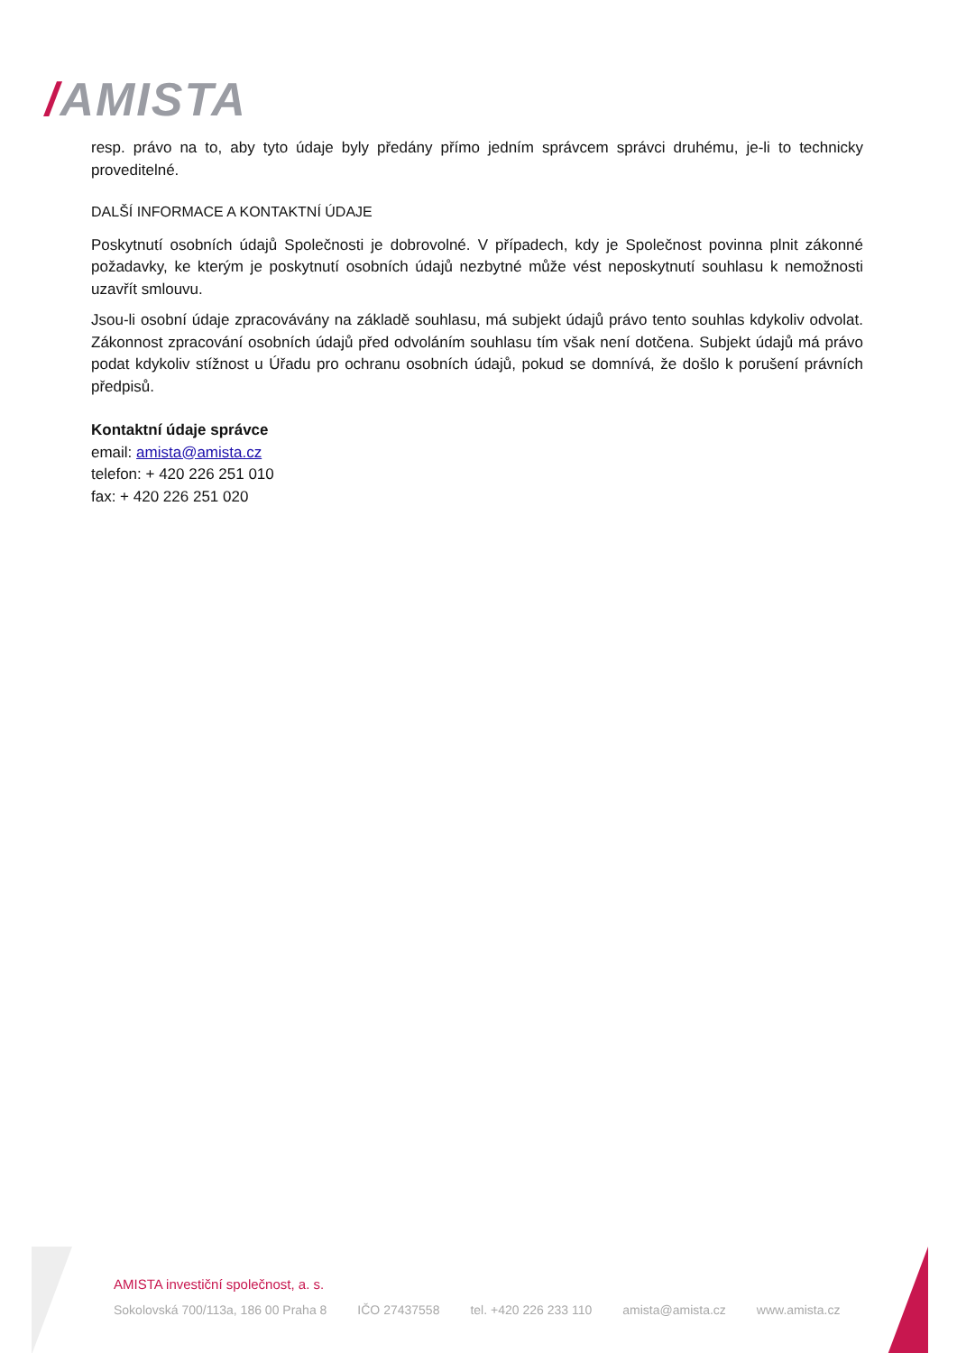/AMISTA
resp. právo na to, aby tyto údaje byly předány přímo jedním správcem správci druhému, je-li to technicky proveditelné.
DALŠÍ INFORMACE A KONTAKTNÍ ÚDAJE
Poskytnutí osobních údajů Společnosti je dobrovolné. V případech, kdy je Společnost povinna plnit zákonné požadavky, ke kterým je poskytnutí osobních údajů nezbytné může vést neposkytnutí souhlasu k nemožnosti uzavřít smlouvu.
Jsou-li osobní údaje zpracovávány na základě souhlasu, má subjekt údajů právo tento souhlas kdykoliv odvolat. Zákonnost zpracování osobních údajů před odvoláním souhlasu tím však není dotčena. Subjekt údajů má právo podat kdykoliv stížnost u Úřadu pro ochranu osobních údajů, pokud se domnívá, že došlo k porušení právních předpisů.
Kontaktní údaje správce
email: amista@amista.cz
telefon: + 420 226 251 010
fax: + 420 226 251 020
AMISTA investiční společnost, a. s.
Sokolovská 700/113a, 186 00 Praha 8 IČO 27437558 tel. +420 226 233 110 amista@amista.cz www.amista.cz